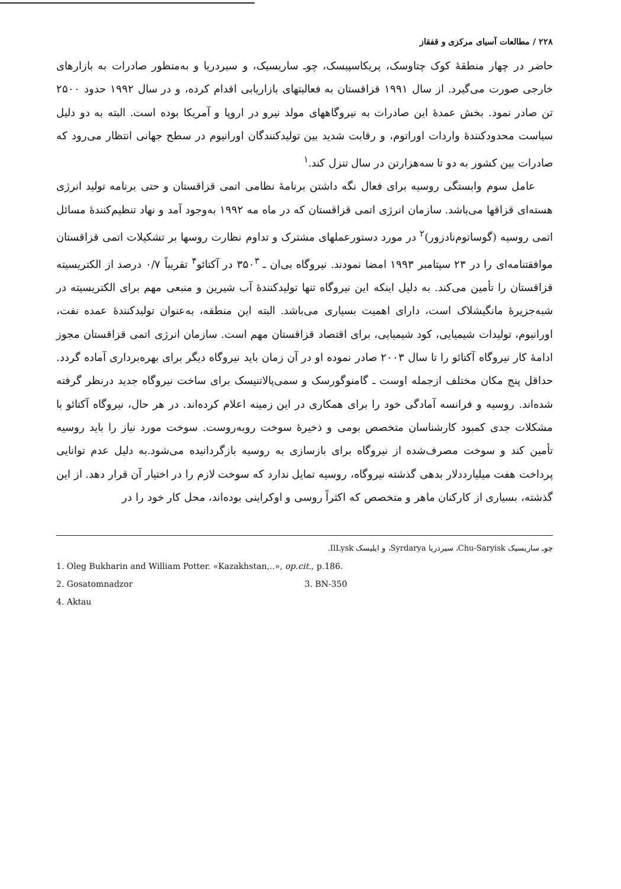۲۲۸ / مطالعات آسیای مرکزی و قفقاز
حاضر در چهار منطقهٔ کوک چتاوسک، پریکاسپیسک، چوـ ساریسیک، و سیردریا و به‌منظور صادرات به بازارهای خارجی صورت می‌گیرد. از سال ۱۹۹۱ قزاقستان به فعالیتهای بازاریابی اقدام کرده، و در سال ۱۹۹۲ حدود ۲۵۰۰ تن صادر نمود. بخش عمدهٔ این صادرات به نیروگاههای مولد نیرو در اروپا و آمریکا بوده است. البته به دو دلیل سیاست محدودکنندهٔ واردات اوراتوم، و رقابت شدید بین تولیدکنندگان اورانیوم در سطح جهانی انتظار می‌رود که صادرات بین کشور به دو تا سه‌هزارتن در سال تنزل کند.<sup>۱</sup>
عامل سوم وابستگی روسیه برای فعال نگه داشتن برنامهٔ نظامی اتمی قزاقستان و حتی برنامه تولید انرژی هسته‌ای قزاقها می‌باشد. سازمان انرژی اتمی قزاقستان که در ماه مه ۱۹۹۲ به‌وجود آمد و نهاد تنظیم‌کنندهٔ مسائل اتمی روسیه (گوساتوم‌نادزور)<sup>۲</sup> در مورد دستورعملهای مشترک و تداوم نظارت روسها بر تشکیلات اتمی قزاقستان موافقتنامه‌ای را در ۲۳ سپتامبر ۱۹۹۳ امضا نمودند. نیروگاه بی‌ان ـ ۳۵۰<sup>۳</sup> در آکتائو<sup>۴</sup> تقریباً ۰/۷ درصد از الکتریسیته قزاقستان را تأمین می‌کند. به دلیل اینکه این نیروگاه تنها تولیدکنندهٔ آب شیرین و منبعی مهم برای الکتریسیته در شبه‌جزیرهٔ مانگیشلاک است، دارای اهمیت بسیاری می‌باشد. البته این منطقه، به‌عنوان تولیدکنندهٔ عمده نفت، اورانیوم، تولیدات شیمیایی، کود شیمیایی، برای اقتصاد قزاقستان مهم است. سازمان انرژی اتمی قزاقستان مجوز ادامهٔ کار نیروگاه آکتائو را تا سال ۲۰۰۳ صادر نموده او در آن زمان باید نیروگاه دیگر برای بهره‌برداری آماده گردد. حداقل پنج مکان مختلف ازجمله اوست ـ گامنوگورسک و سمی‌پالاتنیسک برای ساخت نیروگاه جدید درنظر گرفته شده‌اند. روسیه و فرانسه آمادگی خود را برای همکاری در این زمینه اعلام کرده‌اند. در هر حال، نیروگاه آکتائو با مشکلات جدی کمبود کارشناسان متخصص بومی و ذخیرهٔ سوخت روبه‌روست. سوخت مورد نیاز را باید روسیه تأمین کند و سوخت مصرف‌شده از نیروگاه برای بازسازی به روسیه بازگردانیده می‌شود.به دلیل عدم توانایی پرداخت هفت میلیارددلار بدهی گذشته نیروگاه، روسیه تمایل ندارد که سوخت لازم را در اختیار آن قرار دهد. از این گذشته، بسیاری از کارکنان ماهر و متخصص که اکثراً روسی و اوکراینی بوده‌اند، محل کار خود را در
چوـ ساریسیک Chu-Saryisk، سیردریا Syrdarya، و ایلیسک IlLysk.
1. Oleg Bukharin and William Potter. «Kazakhstan,..», op.cit., p.186.
2. Gosatomnadzor 3. BN-350
4. Aktau